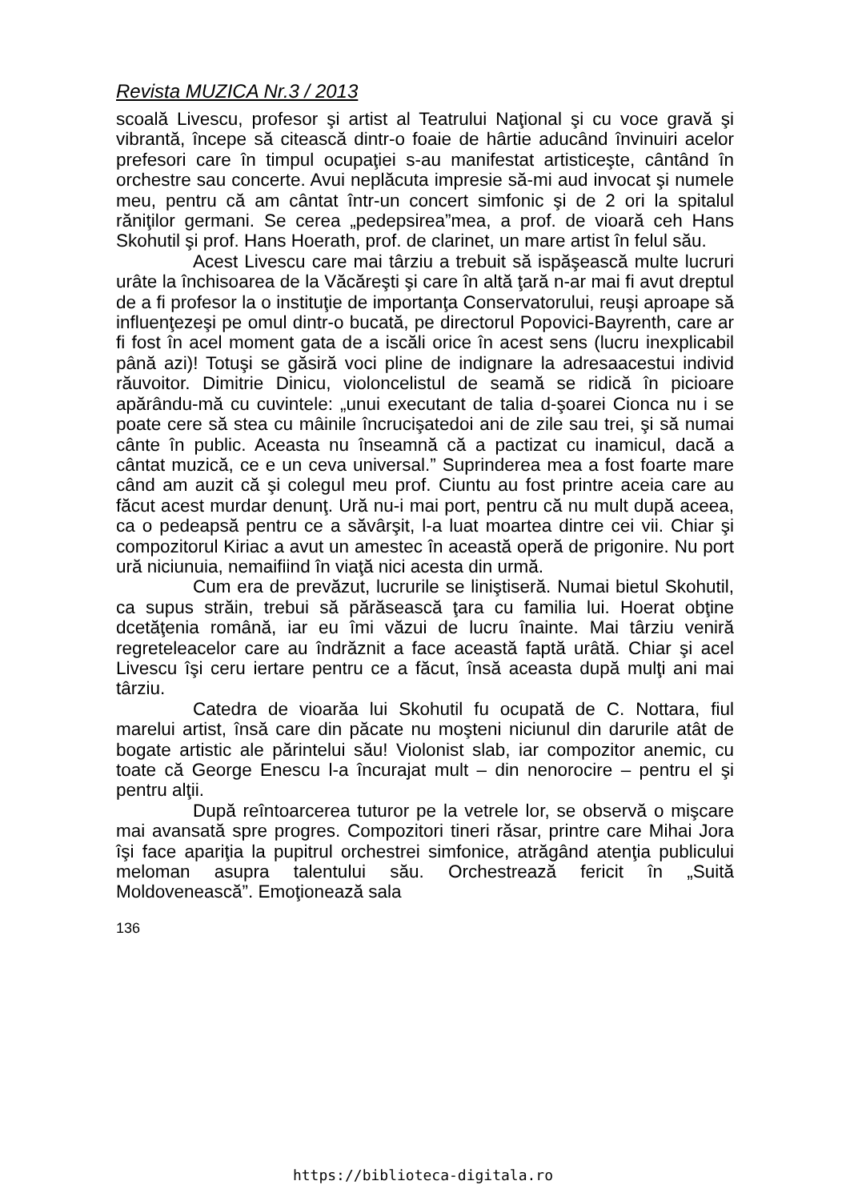Revista MUZICA Nr.3 / 2013
scoală Livescu, profesor şi artist al Teatrului Naţional şi cu voce gravă şi vibrantă, începe să citească dintr-o foaie de hârtie aducând învinuiri acelor prefesori care în timpul ocupaţiei s-au manifestat artisticeşte, cântând în orchestre sau concerte. Avui neplăcuta impresie să-mi aud invocat şi numele meu, pentru că am cântat într-un concert simfonic şi de 2 ori la spitalul răniţilor germani. Se cerea „pedepsirea”mea, a prof. de vioară ceh Hans Skohutil şi prof. Hans Hoerath, prof. de clarinet, un mare artist în felul său.
Acest Livescu care mai târziu a trebuit să ispăşească multe lucruri urâte la închisoarea de la Văcăreşti şi care în altă ţară n-ar mai fi avut dreptul de a fi profesor la o instituţie de importanţa Conservatorului, reuşi aproape să influenţezeşi pe omul dintr-o bucată, pe directorul Popovici-Bayrenth, care ar fi fost în acel moment gata de a iscăli orice în acest sens (lucru inexplicabil până azi)! Totuşi se găsiră voci pline de indignare la adresaacestui individ răuvoitor. Dimitrie Dinicu, violoncelistul de seamă se ridică în picioare apărându-mă cu cuvintele: „unui executant de talia d-şoarei Cionca nu i se poate cere să stea cu mâinile încrucişatedoi ani de zile sau trei, şi să numai cânte în public. Aceasta nu înseamnă că a pactizat cu inamicul, dacă a cântat muzică, ce e un ceva universal.” Suprinderea mea a fost foarte mare când am auzit că şi colegul meu prof. Ciuntu au fost printre aceia care au făcut acest murdar denunţ. Ură nu-i mai port, pentru că nu mult după aceea, ca o pedeapsă pentru ce a săvârşit, l-a luat moartea dintre cei vii. Chiar şi compozitorul Kiriac a avut un amestec în această operă de prigonire. Nu port ură niciunuia, nemaifiind în viaţă nici acesta din urmă.
Cum era de prevăzut, lucrurile se liniştiseră. Numai bietul Skohutil, ca supus străin, trebui să părăsească ţara cu familia lui. Hoerat obţine dcetăţenia română, iar eu îmi văzui de lucru înainte. Mai târziu veniră regreteleacelor care au îndrăznit a face această faptă urâtă. Chiar şi acel Livescu îşi ceru iertare pentru ce a făcut, însă aceasta după mulţi ani mai târziu.
Catedra de vioarăa lui Skohutil fu ocupată de C. Nottara, fiul marelui artist, însă care din păcate nu moşteni niciunul din darurile atât de bogate artistic ale părintelui său! Violonist slab, iar compozitor anemic, cu toate că George Enescu l-a încurajat mult – din nenorocire – pentru el şi pentru alţii.
După reîntoarcerea tuturor pe la vetrele lor, se observă o mişcare mai avansată spre progres. Compozitori tineri răsar, printre care Mihai Jora îşi face apariţia la pupitrul orchestrei simfonice, atrăgând atenţia publicului meloman asupra talentului său. Orchestrează fericit în „Suită Moldovenească”. Emoţionează sala
136
https://biblioteca-digitala.ro